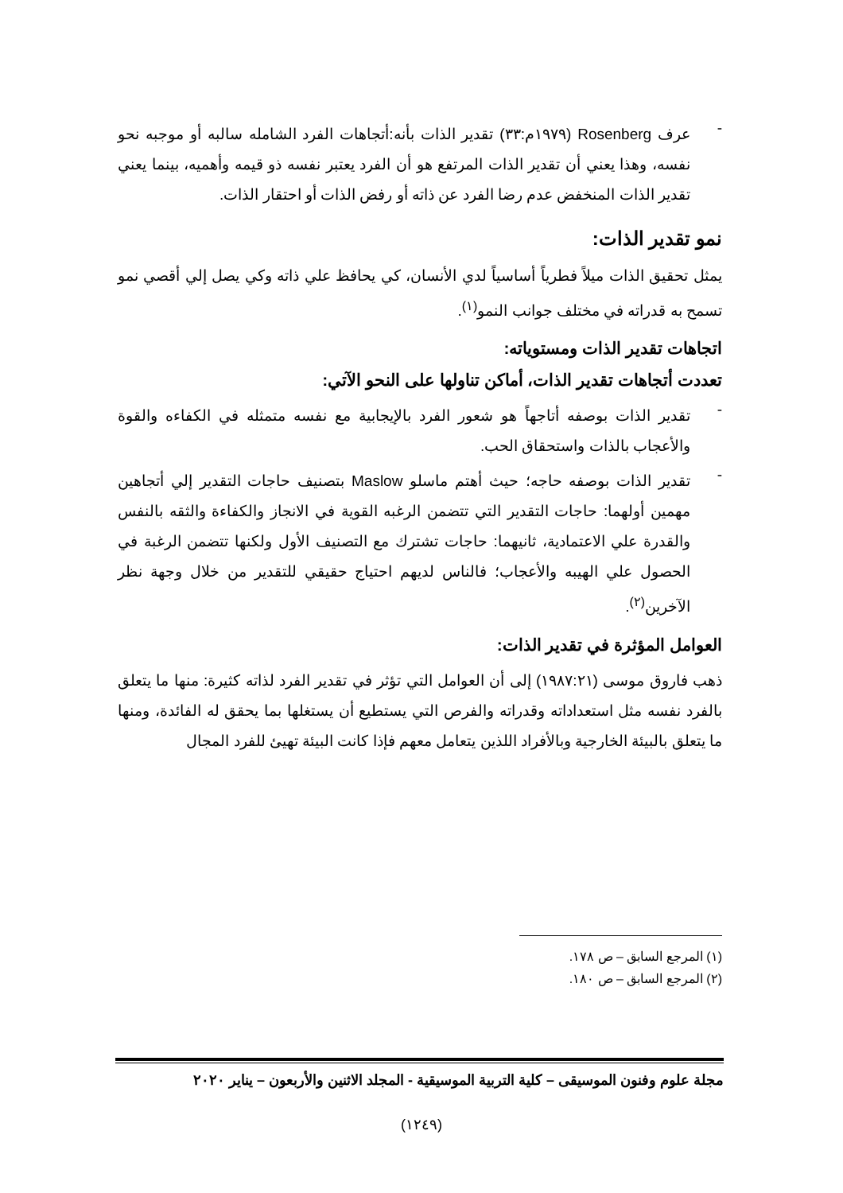-
عرف Rosenberg (١٩٧٩م:٣٣) تقدير الذات بأنه:أتجاهات الفرد الشامله سالبه أو موجبه نحو نفسه، وهذا يعني أن تقدير الذات المرتفع هو أن الفرد يعتبر نفسه ذو قيمه وأهميه، بينما يعني تقدير الذات المنخفض عدم رضا الفرد عن ذاته أو رفض الذات أو احتقار الذات.
نمو تقدير الذات:
يمثل تحقيق الذات ميلاً فطرياً أساسياً لدي الأنسان، كي يحافظ علي ذاته وكي يصل إلي أقصي نمو تسمح به قدراته في مختلف جوانب النمو<sup>(١)</sup>.
اتجاهات تقدير الذات ومستوياته:
تعددت أتجاهات تقدير الذات، أماكن تناولها على النحو الآتي:
-
تقدير الذات بوصفه أتاجهاً هو شعور الفرد بالإيجابية مع نفسه متمثله في الكفاءه والقوة والأعجاب بالذات واستحقاق الحب.
-
تقدير الذات بوصفه حاجه؛ حيث أهتم ماسلو Maslow بتصنيف حاجات التقدير إلي أتجاهين مهمين أولهما: حاجات التقدير التي تتضمن الرغبه القوية في الانجاز والكفاءة والثقه بالنفس والقدرة علي الاعتمادية، ثانيهما: حاجات تشترك مع التصنيف الأول ولكنها تتضمن الرغبة في الحصول علي الهيبه والأعجاب؛ فالناس لديهم احتياج حقيقي للتقدير من خلال وجهة نظر الآخرين<sup>(٢)</sup>.
العوامل المؤثرة في تقدير الذات:
ذهب فاروق موسى (١٩٨٧:٢١) إلى أن العوامل التي تؤثر في تقدير الفرد لذاته كثيرة: منها ما يتعلق بالفرد نفسه مثل استعداداته وقدراته والفرص التي يستطيع أن يستغلها بما يحقق له الفائدة، ومنها ما يتعلق بالبيئة الخارجية وبالأفراد اللذين يتعامل معهم فإذا كانت البيئة تهيئ للفرد المجال
(١) المرجع السابق – ص ١٧٨.
(٢) المرجع السابق – ص ١٨٠.
مجلة علوم وفنون الموسيقى – كلية التربية الموسيقية - المجلد الاثنين والأربعون – يناير ٢٠٢٠
(١٢٤٩)